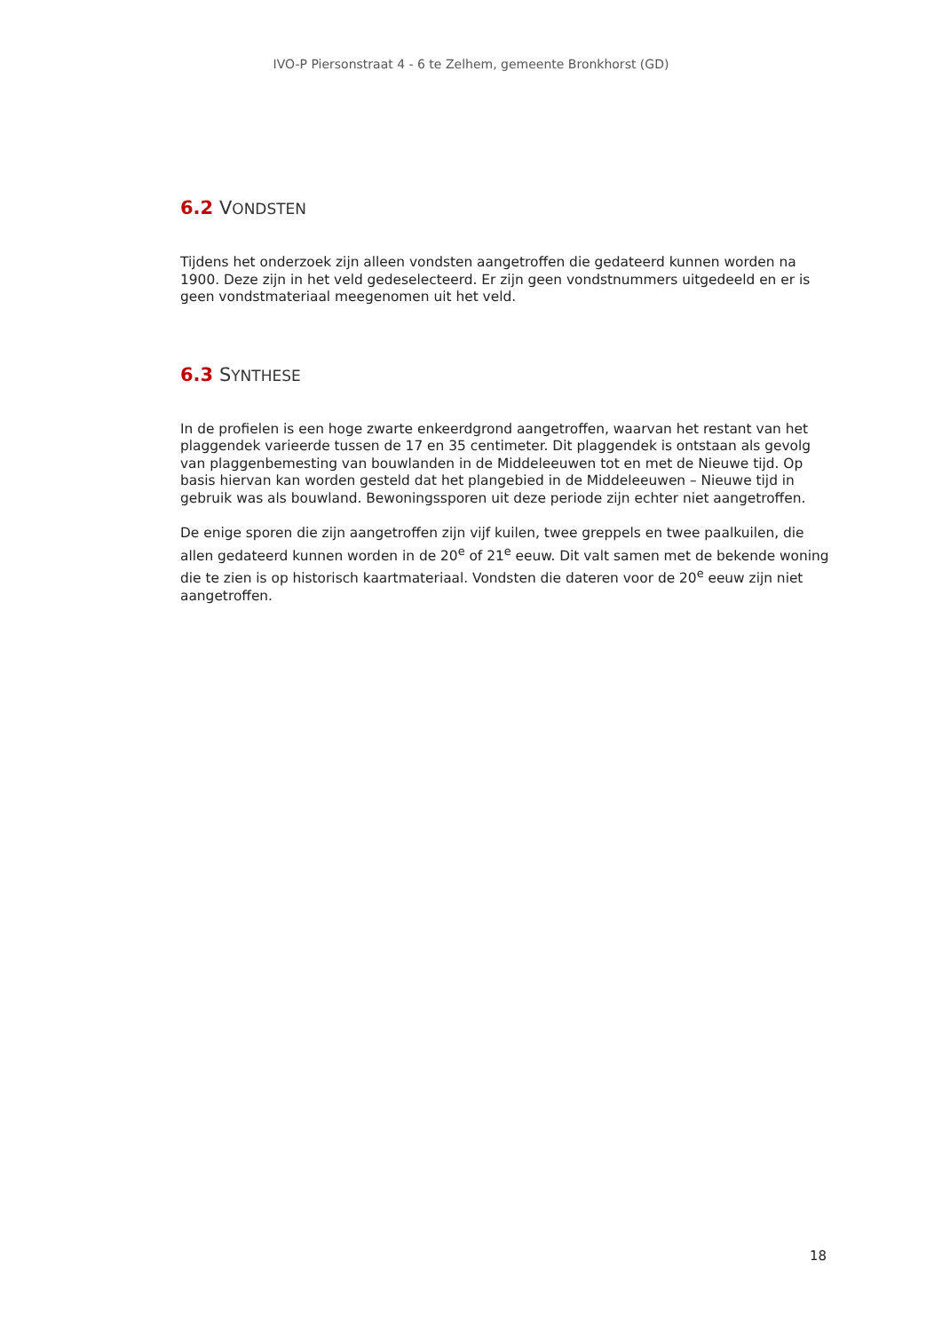IVO-P Piersonstraat 4 - 6 te Zelhem, gemeente Bronkhorst (GD)
6.2 VONDSTEN
Tijdens het onderzoek zijn alleen vondsten aangetroffen die gedateerd kunnen worden na 1900. Deze zijn in het veld gedeselecteerd. Er zijn geen vondstnummers uitgedeeld en er is geen vondstmateriaal meegenomen uit het veld.
6.3 SYNTHESE
In de profielen is een hoge zwarte enkeerdgrond aangetroffen, waarvan het restant van het plaggendek varieerde tussen de 17 en 35 centimeter. Dit plaggendek is ontstaan als gevolg van plaggenbemesting van bouwlanden in de Middeleeuwen tot en met de Nieuwe tijd. Op basis hiervan kan worden gesteld dat het plangebied in de Middeleeuwen – Nieuwe tijd in gebruik was als bouwland. Bewoningssporen uit deze periode zijn echter niet aangetroffen.
De enige sporen die zijn aangetroffen zijn vijf kuilen, twee greppels en twee paalkuilen, die allen gedateerd kunnen worden in de 20<sup>e</sup> of 21<sup>e</sup> eeuw. Dit valt samen met de bekende woning die te zien is op historisch kaartmateriaal. Vondsten die dateren voor de 20<sup>e</sup> eeuw zijn niet aangetroffen.
18